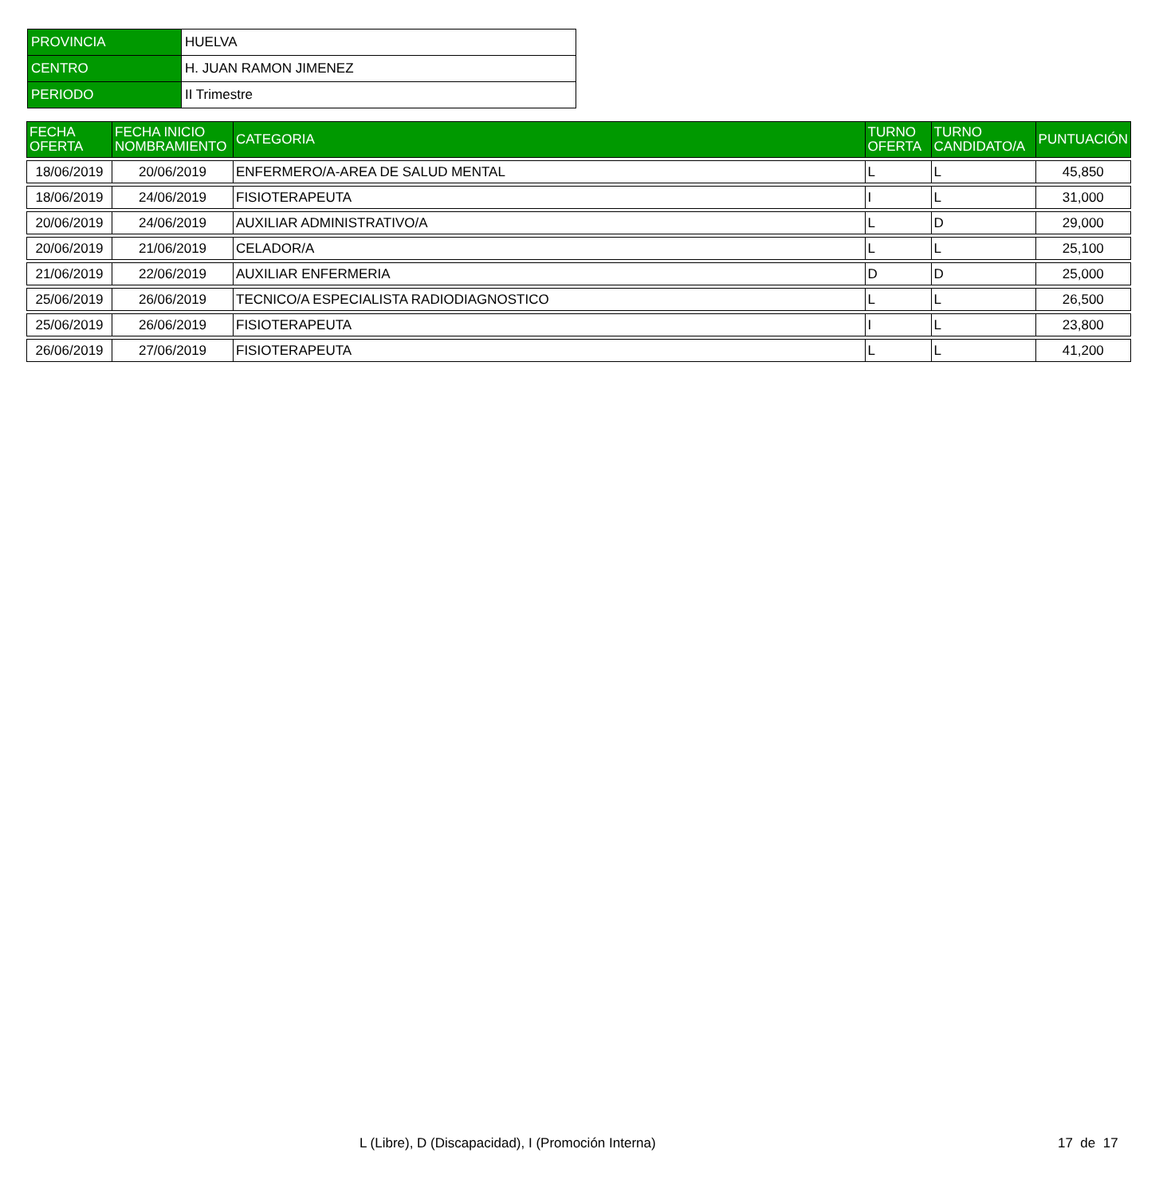| PROVINCIA | HUELVA |
| CENTRO | H. JUAN RAMON JIMENEZ |
| PERIODO | II Trimestre |
| FECHA OFERTA | FECHA INICIO NOMBRAMIENTO | CATEGORIA | TURNO OFERTA | TURNO CANDIDATO/A | PUNTUACIÓN |
| --- | --- | --- | --- | --- | --- |
| 18/06/2019 | 20/06/2019 | ENFERMERO/A-AREA DE SALUD MENTAL | L | L | 45,850 |
| 18/06/2019 | 24/06/2019 | FISIOTERAPEUTA | I | L | 31,000 |
| 20/06/2019 | 24/06/2019 | AUXILIAR ADMINISTRATIVO/A | L | D | 29,000 |
| 20/06/2019 | 21/06/2019 | CELADOR/A | L | L | 25,100 |
| 21/06/2019 | 22/06/2019 | AUXILIAR ENFERMERIA | D | D | 25,000 |
| 25/06/2019 | 26/06/2019 | TECNICO/A ESPECIALISTA RADIODIAGNOSTICO | L | L | 26,500 |
| 25/06/2019 | 26/06/2019 | FISIOTERAPEUTA | I | L | 23,800 |
| 26/06/2019 | 27/06/2019 | FISIOTERAPEUTA | L | L | 41,200 |
L (Libre), D (Discapacidad), I (Promoción Interna) 17 de 17